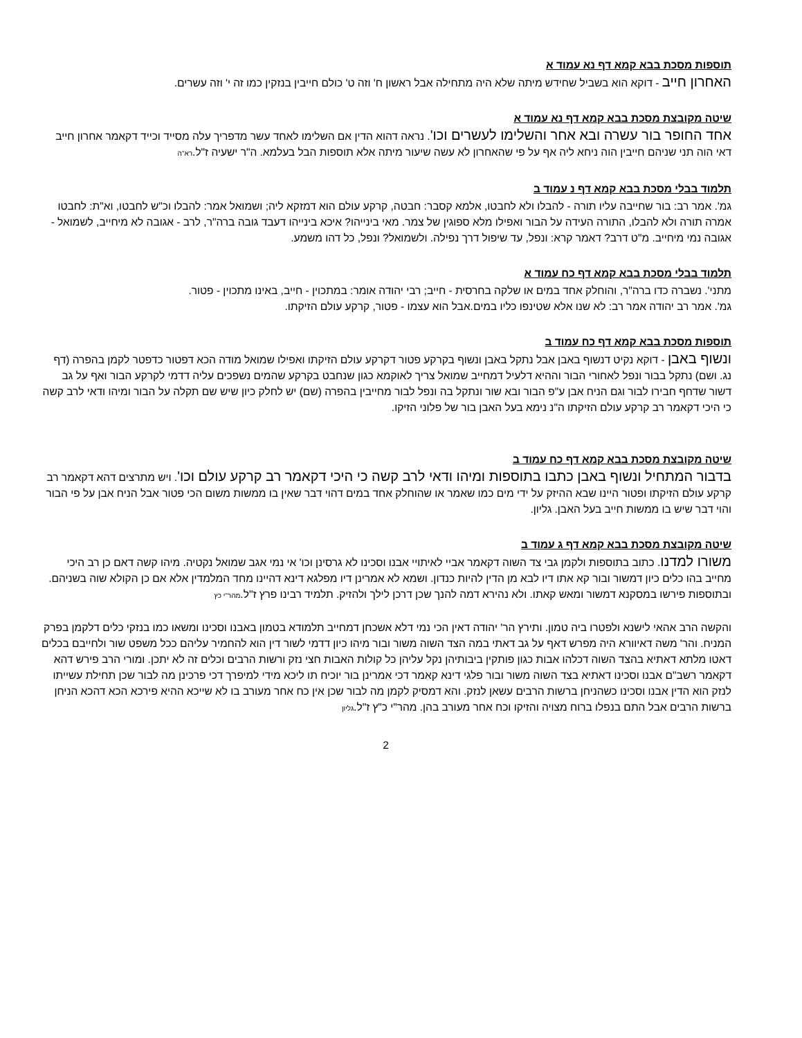תוספות מסכת בבא קמא דף נא עמוד א
האחרון חייב - דוקא הוא בשביל שחידש מיתה שלא היה מתחילה אבל ראשון ח' וזה ט' כולם חייבין בנזקין כמו זה י' וזה עשרים.
שיטה מקובצת מסכת בבא קמא דף נא עמוד א
אחד החופר בור עשרה ובא אחר והשלימו לעשרים וכו'. נראה דהוא הדין אם השלימו לאחד עשר מדפריך עלה מסייד וכייד דקאמר אחרון חייב דאי הוה תני שניהם חייבין הוה ניחא ליה אף על פי שהאחרון לא עשה שיעור מיתה אלא תוספות הבל בעלמא. ה"ר ישעיה ז"ל.רא"ה
תלמוד בבלי מסכת בבא קמא דף נ עמוד ב
גמ'. אמר רב: בור שחייבה עליו תורה - להבלו ולא לחבטו, אלמא קסבר: חבטה, קרקע עולם הוא דמזקא ליה; ושמואל אמר: להבלו וכ"ש לחבטו, וא"ת: לחבטו אמרה תורה ולא להבלו, התורה העידה על הבור ואפילו מלא ספוגין של צמר. מאי בינייהו? איכא בינייהו דעבד גובה ברה"ר, לרב - אגובה לא מיחייב, לשמואל - אגובה נמי מיחייב. מ"ט דרב? דאמר קרא: ונפל, עד שיפול דרך נפילה. ולשמואל? ונפל, כל דהו משמע.
תלמוד בבלי מסכת בבא קמא דף כח עמוד א
מתני'. נשברה כדו ברה"ר, והוחלק אחד במים או שלקה בחרסית - חייב; רבי יהודה אומר: במתכוין - חייב, באינו מתכוין - פטור.
גמ'. אמר רב יהודה אמר רב: לא שנו אלא שטינפו כליו במים.אבל הוא עצמו - פטור, קרקע עולם הזיקתו.
תוספות מסכת בבא קמא דף כח עמוד ב
ונשוף באבן - דוקא נקיט דנשוף באבן אבל נתקל באבן ונשוף בקרקע פטור דקרקע עולם הזיקתו ואפילו שמואל מודה הכא דפטור כדפטר לקמן בהפרה (דף נג. ושם) נתקל בבור ונפל לאחורי הבור וההיא דלעיל דמחייב שמואל צריך לאוקמא כגון שנחבט בקרקע שהמים נשפכים עליה דדמי לקרקע הבור ואף על גב דשור שדחף חבירו לבור וגם הניח אבן ע"פ הבור ובא שור ונתקל בה ונפל לבור מחייבין בהפרה (שם) יש לחלק כיון שיש שם תקלה על הבור ומיהו ודאי לרב קשה כי היכי דקאמר רב קרקע עולם הזיקתו ה"נ נימא בעל האבן בור של פלוני הזיקו.
שיטה מקובצת מסכת בבא קמא דף כח עמוד ב
בדבור המתחיל ונשוף באבן כתבו בתוספות ומיהו ודאי לרב קשה כי היכי דקאמר רב קרקע עולם וכו'. ויש מתרצים דהא דקאמר רב קרקע עולם הזיקתו ופטור היינו שבא ההיזק על ידי מים כמו שאמר או שהוחלק אחד במים דהוי דבר שאין בו ממשות משום הכי פטור אבל הניח אבן על פי הבור והוי דבר שיש בו ממשות חייב בעל האבן. גליון.
שיטה מקובצת מסכת בבא קמא דף ג עמוד ב
משורו למדנו. כתוב בתוספות ולקמן גבי צד השוה דקאמר אביי לאיתויי אבנו וסכינו לא גרסינן וכו' אי נמי אגב שמואל נקטיה. מיהו קשה דאם כן רב היכי מחייב בהו כלים כיון דמשור ובור קא אתו דיו לבא מן הדין להיות כנדון. ושמא לא אמרינן דיו מפלגא דינא דהיינו מחד המלמדין אלא אם כן הקולא שוה בשניהם. ובתוספות פירשו במסקנא דמשור ומאש קאתו. ולא נהירא דמה להנך שכן דרכן לילך ולהזיק. תלמיד רבינו פרץ ז"ל.מהר"י כץ
והקשה הרב אהאי לישנא ולפטרו ביה טמון. ותירץ הר' יהודה דאין הכי נמי דלא אשכחן דמחייב תלמודא בטמון באבנו וסכינו ומשאו כמו בנזקי כלים דלקמן בפרק המניח. והר' משה דאיוורא היה מפרש דאף על גב דאתי במה הצד השוה משור ובור מיהו כיון דדמי לשור דין הוא להחמיר עליהם ככל משפט שור ולחייבם בכלים דאטו מלתא דאתיא בהצד השוה דכלהו אבות כגון פותקין ביבותיהן נקל עליהן כל קולות האבות חצי נזק ורשות הרבים וכלים זה לא יתכן. ומורי הרב פירש דהא דקאמר רשב"ם אבנו וסכינו דאתיא בצד השוה משור ובור פלגי דינא קאמר דכי אמרינן בור יוכיח תו ליכא מידי למיפרך דכי פרכינן מה לבור שכן תחילת עשייתו לנזק הוא הדין אבנו וסכינו כשהניחן ברשות הרבים עשאן לנזק. והא דמסיק לקמן מה לבור שכן אין כח אחר מעורב בו לא שייכא ההיא פירכא הכא דהכא הניחן ברשות הרבים אבל התם בנפלו ברוח מצויה והזיקו וכח אחר מעורב בהן. מהר"י כ"ץ ז"ל.גליון
2